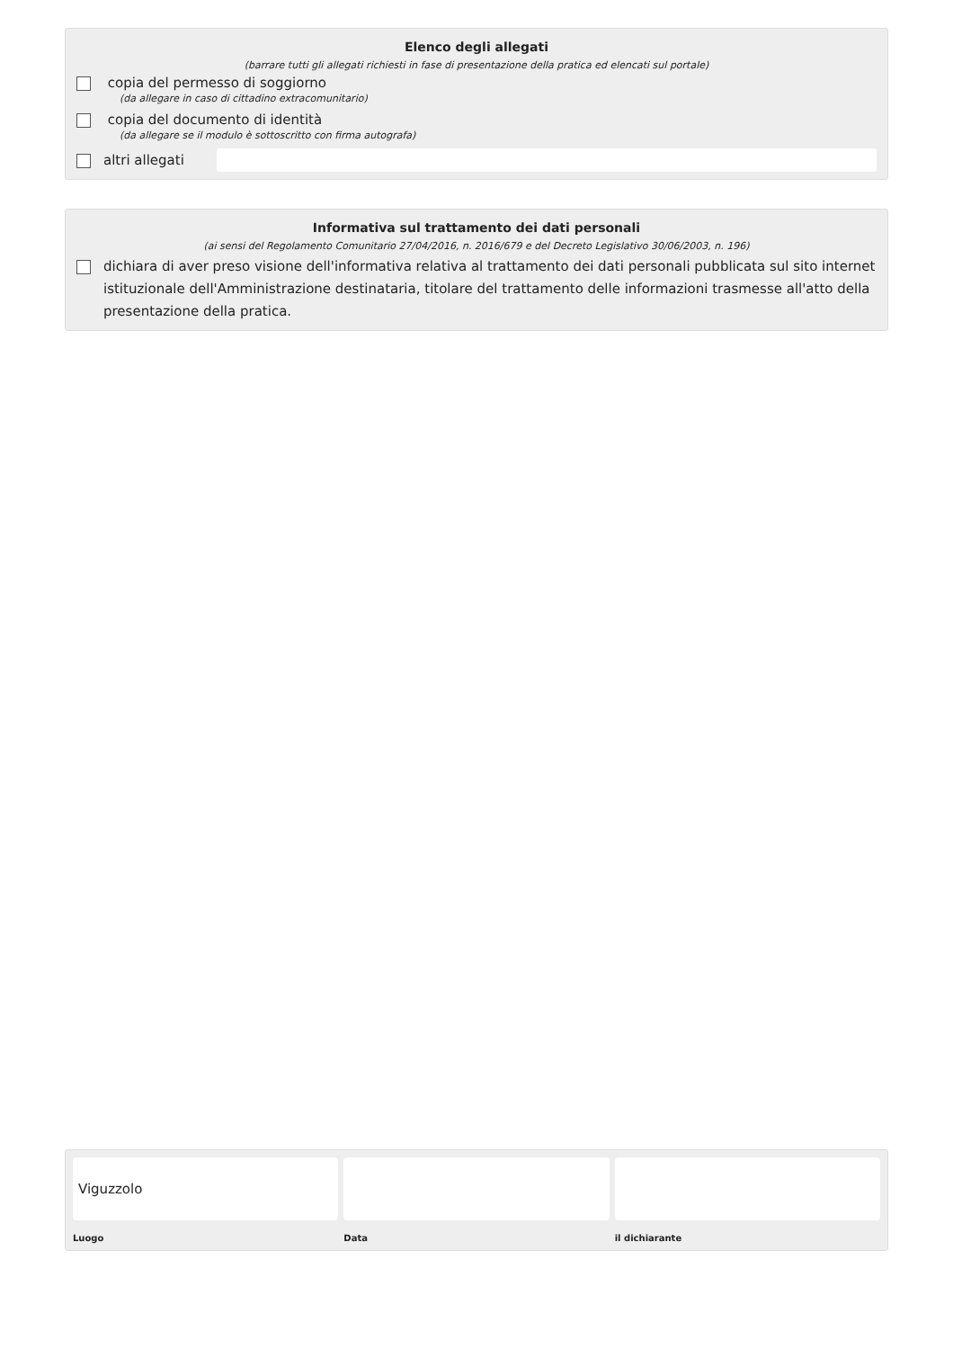Elenco degli allegati
(barrare tutti gli allegati richiesti in fase di presentazione della pratica ed elencati sul portale)
copia del permesso di soggiorno
(da allegare in caso di cittadino extracomunitario)
copia del documento di identità
(da allegare se il modulo è sottoscritto con firma autografa)
altri allegati
Informativa sul trattamento dei dati personali
(ai sensi del Regolamento Comunitario 27/04/2016, n. 2016/679 e del Decreto Legislativo 30/06/2003, n. 196)
dichiara di aver preso visione dell'informativa relativa al trattamento dei dati personali pubblicata sul sito internet istituzionale dell'Amministrazione destinataria, titolare del trattamento delle informazioni trasmesse all'atto della presentazione della pratica.
Viguzzolo
Luogo
Data il dichiarante